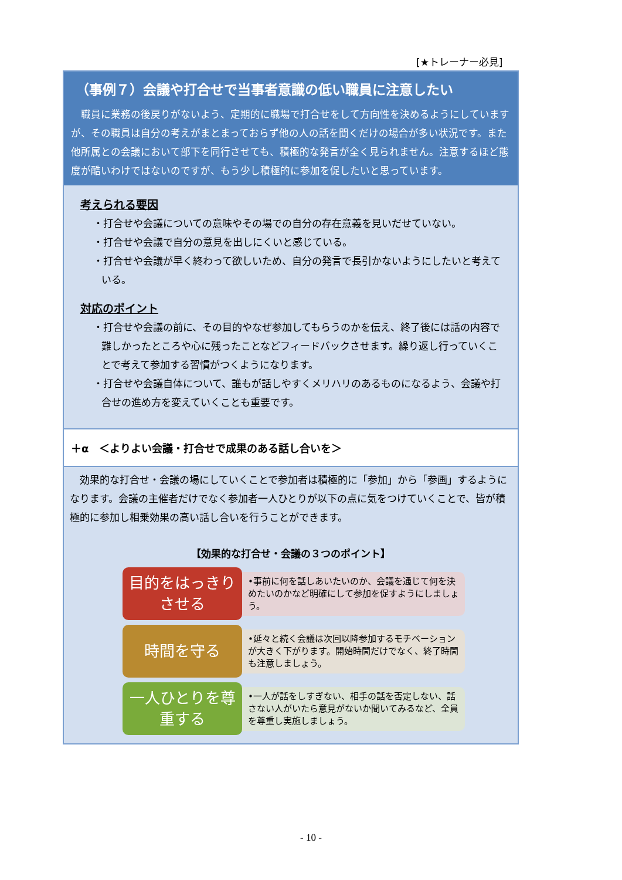[★トレーナー必見]
（事例７）会議や打合せで当事者意識の低い職員に注意したい
職員に業務の後戻りがないよう、定期的に職場で打合せをして方向性を決めるようにしていますが、その職員は自分の考えがまとまっておらず他の人の話を聞くだけの場合が多い状況です。また他所属との会議において部下を同行させても、積極的な発言が全く見られません。注意するほど態度が酷いわけではないのですが、もう少し積極的に参加を促したいと思っています。
考えられる要因
・打合せや会議についての意味やその場での自分の存在意義を見いだせていない。
・打合せや会議で自分の意見を出しにくいと感じている。
・打合せや会議が早く終わって欲しいため、自分の発言で長引かないようにしたいと考えている。
対応のポイント
・打合せや会議の前に、その目的やなぜ参加してもらうのかを伝え、終了後には話の内容で難しかったところや心に残ったことなどフィードバックさせます。繰り返し行っていくことで考えて参加する習慣がつくようになります。
・打合せや会議自体について、誰もが話しやすくメリハリのあるものになるよう、会議や打合せの進め方を変えていくことも重要です。
＋α　＜よりよい会議・打合せで成果のある話し合いを＞
効果的な打合せ・会議の場にしていくことで参加者は積極的に「参加」から「参画」するようになります。会議の主催者だけでなく参加者一人ひとりが以下の点に気をつけていくことで、皆が積極的に参加し相乗効果の高い話し合いを行うことができます。
【効果的な打合せ・会議の３つのポイント】
目的をはっきりさせる
•事前に何を話しあいたいのか、会議を通じて何を決めたいのかなど明確にして参加を促すようにしましょう。
時間を守る
•延々と続く会議は次回以降参加するモチベーションが大きく下がります。開始時間だけでなく、終了時間も注意しましょう。
一人ひとりを尊重する
•一人が話をしすぎない、相手の話を否定しない、話さない人がいたら意見がないか聞いてみるなど、全員を尊重し実施しましょう。
- 10 -